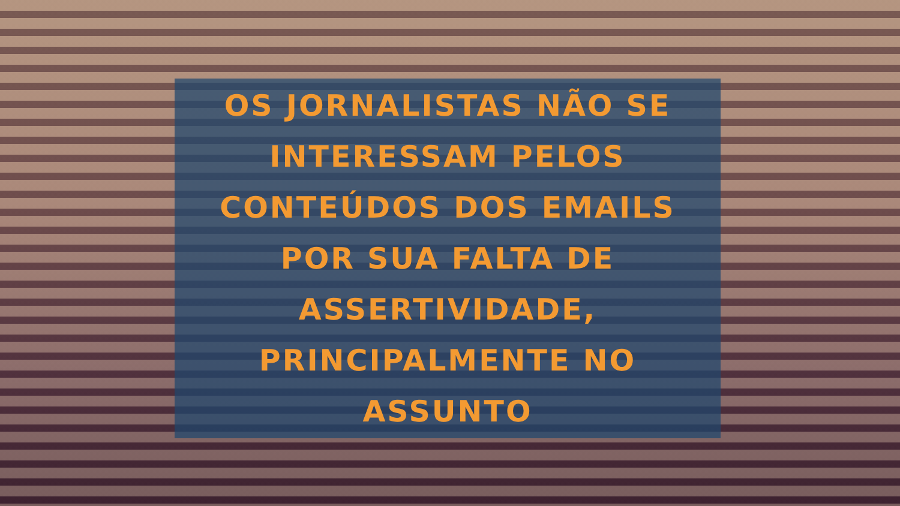OS JORNALISTAS NÃO SE
INTERESSAM PELOS
CONTEÚDOS DOS EMAILS
POR SUA FALTA DE
ASSERTIVIDADE,
PRINCIPALMENTE NO
ASSUNTO